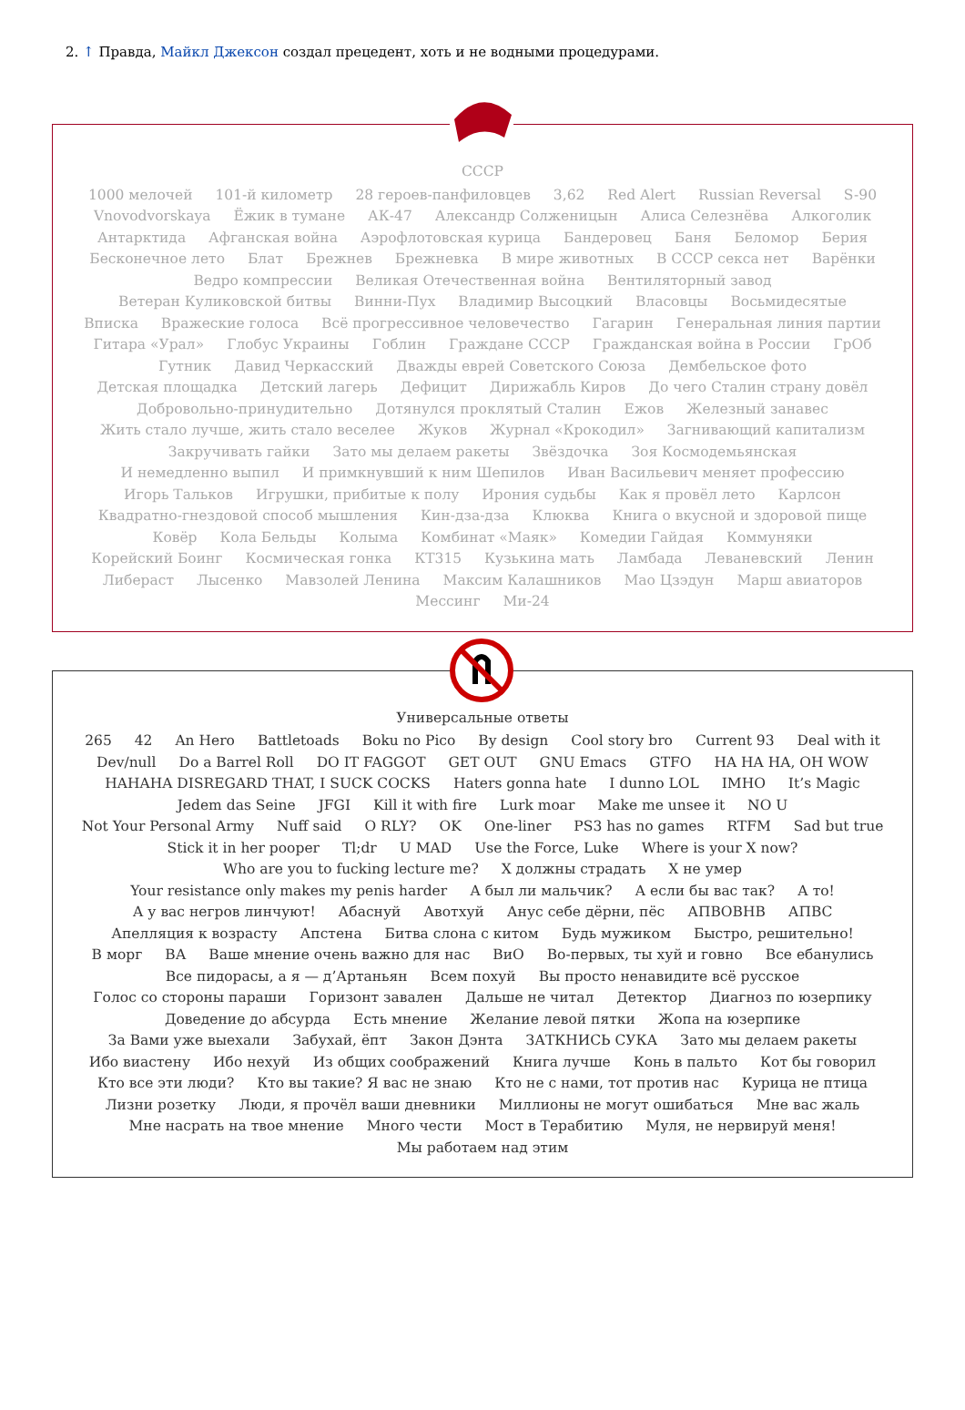2. ↑ Правда, Майкл Джексон создал прецедент, хоть и не водными процедурами.
СССР
1000 мелочей 101-й километр 28 героев-панфиловцев 3,62 Red Alert Russian Reversal S-90 Vnovodvorskaya Ёжик в тумане АК-47 Александр Солженицын Алиса Селезнёва Алкоголик Антарктида Афганская война Аэрофлотовская курица Бандеровец Баня Беломор Берия Бесконечное лето Блат Брежнев Брежневка В мире животных В СССР секса нет Варёнки Ведро компрессии Великая Отечественная война Вентиляторный завод Ветеран Куликовской битвы Винни-Пух Владимир Высоцкий Власовцы Восьмидесятые Вписка Вражеские голоса Всё прогрессивное человечество Гагарин Генеральная линия партии Гитара «Урал» Глобус Украины Гоблин Граждане СССР Гражданская война в России ГрОб Гутник Давид Черкасский Дважды еврей Советского Союза Дембельское фото Детская площадка Детский лагерь Дефицит Дирижабль Киров До чего Сталин страну довёл Добровольно-принудительно Дотянулся проклятый Сталин Ежов Железный занавес Жить стало лучше, жить стало веселее Жуков Журнал «Крокодил» Загнивающий капитализм Закручивать гайки Зато мы делаем ракеты Звёздочка Зоя Космодемьянская И немедленно выпил И примкнувший к ним Шепилов Иван Васильевич меняет профессию Игорь Тальков Игрушки, прибитые к полу Ирония судьбы Как я провёл лето Карлсон Квадратно-гнездовой способ мышления Кин-дза-дза Клюква Книга о вкусной и здоровой пище Ковёр Кола Бельды Колыма Комбинат «Маяк» Комедии Гайдая Коммуняки Корейский Боинг Космическая гонка КТ315 Кузькина мать Ламбада Леваневский Ленин Либераст Лысенко Мавзолей Ленина Максим Калашников Мао Цзэдун Марш авиаторов Мессинг Ми-24
Универсальные ответы
265 42 An Hero Battletoads Boku no Pico By design Cool story bro Current 93 Deal with it Dev/null Do a Barrel Roll DO IT FAGGOT GET OUT GNU Emacs GTFO HA HA HA, OH WOW HAHAHA DISREGARD THAT, I SUCK COCKS Haters gonna hate I dunno LOL IMHO It’s Magic Jedem das Seine JFGI Kill it with fire Lurk moar Make me unsee it NO U Not Your Personal Army Nuff said O RLY? OK One-liner PS3 has no games RTFM Sad but true Stick it in her pooper Tl;dr U MAD Use the Force, Luke Where is your X now? Who are you to fucking lecture me? X должны страдать X не умер Your resistance only makes my penis harder А был ли мальчик? А если бы вас так? А то! А у вас негров линчуют! Абаснуй Авотхуй Анус себе дёрни, пёс АПВОВНВ АПВС Апелляция к возрасту Апстена Битва слона с китом Будь мужиком Быстро, решительно! В морг ВА Ваше мнение очень важно для нас ВиО Во-первых, ты хуй и говно Все ебанулись Все пидорасы, а я — д’Артаньян Всем похуй Вы просто ненавидите всё русское Голос со стороны параши Горизонт завален Дальше не читал Детектор Диагноз по юзерпику Доведение до абсурда Есть мнение Желание левой пятки Жопа на юзерпике За Вами уже выехали Забухай, ёпт Закон Дэнта ЗАТКНИСЬ СУКА Зато мы делаем ракеты Ибо виастену Ибо нехуй Из общих соображений Книга лучше Конь в пальто Кот бы говорил Кто все эти люди? Кто вы такие? Я вас не знаю Кто не с нами, тот против нас Курица не птица Лизни розетку Люди, я прочёл ваши дневники Миллионы не могут ошибаться Мне вас жаль Мне насрать на твое мнение Много чести Мост в Терабитию Муля, не нервируй меня! Мы работаем над этим